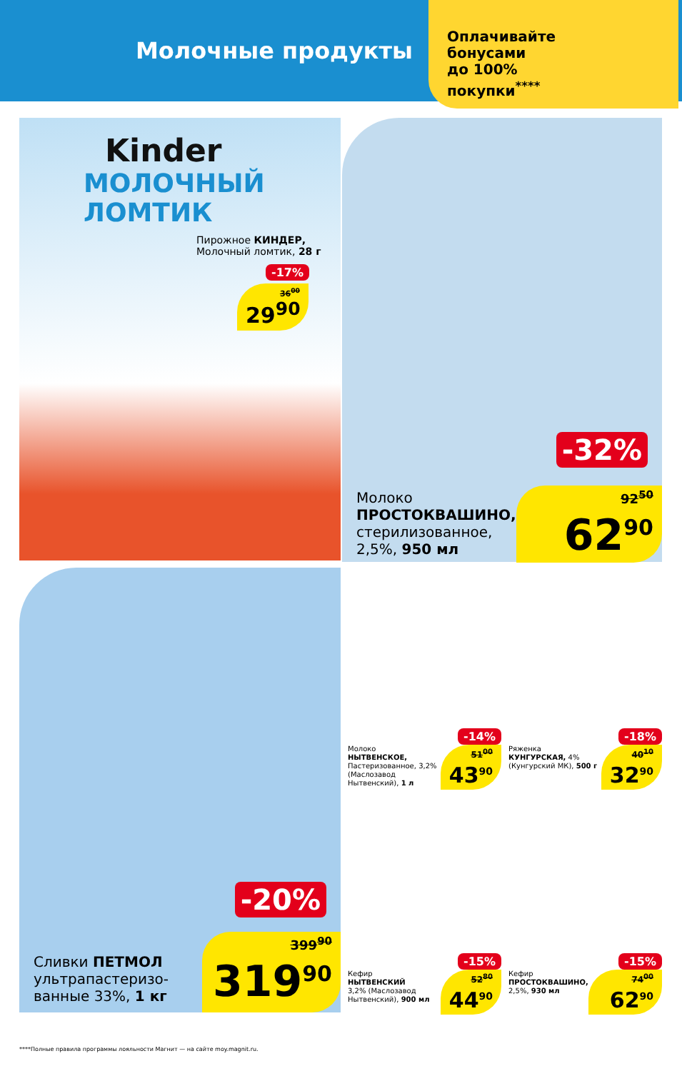Молочные продукты
Оплачивайте
бонусами
до 100%
покупки<sup>****</sup>
Kinder
МОЛОЧНЫЙ
ЛОМТИК
Пирожное КИНДЕР,
Молочный ломтик, 28 г
-17%
36<sup>00</sup>
29<sup>90</sup>
-32%
Молоко
ПРОСТОКВАШИНО,
стерилизованное,
2,5%, 950 мл
92<sup>50</sup>
62<sup>90</sup>
-20%
Сливки ПЕТМОЛ
ультрапастеризо-
ванные 33%, 1 кг
399<sup>90</sup>
319<sup>90</sup>
-14%
Молоко
НЫТВЕНСКОЕ,
Пастеризованное, 3,2% (Маслозавод Нытвенский), 1 л
51<sup>00</sup>
43<sup>90</sup>
-18%
Ряженка
КУНГУРСКАЯ, 4% (Кунгурский МК), 500 г
40<sup>10</sup>
32<sup>90</sup>
-15%
Кефир
НЫТВЕНСКИЙ
3,2% (Маслозавод Нытвенский), 900 мл
52<sup>80</sup>
44<sup>90</sup>
-15%
Кефир
ПРОСТОКВАШИНО,
2,5%, 930 мл
74<sup>00</sup>
62<sup>90</sup>
****Полные правила программы лояльности Магнит — на сайте moy.magnit.ru.